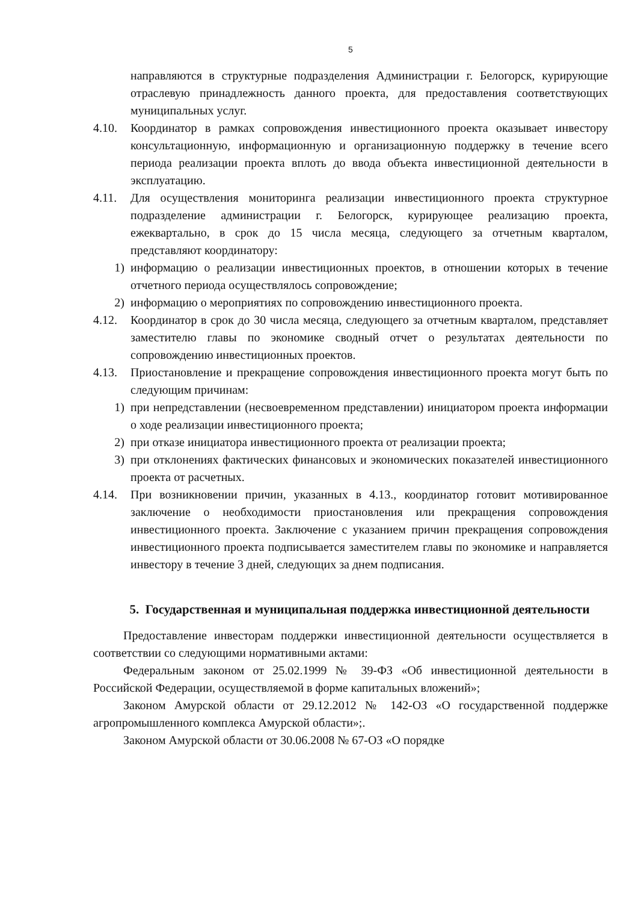5
направляются в структурные подразделения Администрации г. Белогорск, курирующие отраслевую принадлежность данного проекта, для предоставления соответствующих муниципальных услуг.
4.10. Координатор в рамках сопровождения инвестиционного проекта оказывает инвестору консультационную, информационную и организационную поддержку в течение всего периода реализации проекта вплоть до ввода объекта инвестиционной деятельности в эксплуатацию.
4.11. Для осуществления мониторинга реализации инвестиционного проекта структурное подразделение администрации г. Белогорск, курирующее реализацию проекта, ежеквартально, в срок до 15 числа месяца, следующего за отчетным кварталом, представляют координатору:
1) информацию о реализации инвестиционных проектов, в отношении которых в течение отчетного периода осуществлялось сопровождение;
2) информацию о мероприятиях по сопровождению инвестиционного проекта.
4.12. Координатор в срок до 30 числа месяца, следующего за отчетным кварталом, представляет заместителю главы по экономике сводный отчет о результатах деятельности по сопровождению инвестиционных проектов.
4.13. Приостановление и прекращение сопровождения инвестиционного проекта могут быть по следующим причинам:
1) при непредставлении (несвоевременном представлении) инициатором проекта информации о ходе реализации инвестиционного проекта;
2) при отказе инициатора инвестиционного проекта от реализации проекта;
3) при отклонениях фактических финансовых и экономических показателей инвестиционного проекта от расчетных.
4.14. При возникновении причин, указанных в 4.13., координатор готовит мотивированное заключение о необходимости приостановления или прекращения сопровождения инвестиционного проекта. Заключение с указанием причин прекращения сопровождения инвестиционного проекта подписывается заместителем главы по экономике и направляется инвестору в течение 3 дней, следующих за днем подписания.
5. Государственная и муниципальная поддержка инвестиционной деятельности
Предоставление инвесторам поддержки инвестиционной деятельности осуществляется в соответствии со следующими нормативными актами:
Федеральным законом от 25.02.1999 № 39-ФЗ «Об инвестиционной деятельности в Российской Федерации, осуществляемой в форме капитальных вложений»;
Законом Амурской области от 29.12.2012 № 142-ОЗ «О государственной поддержке агропромышленного комплекса Амурской области»;.
Законом Амурской области от 30.06.2008 № 67-ОЗ «О порядке